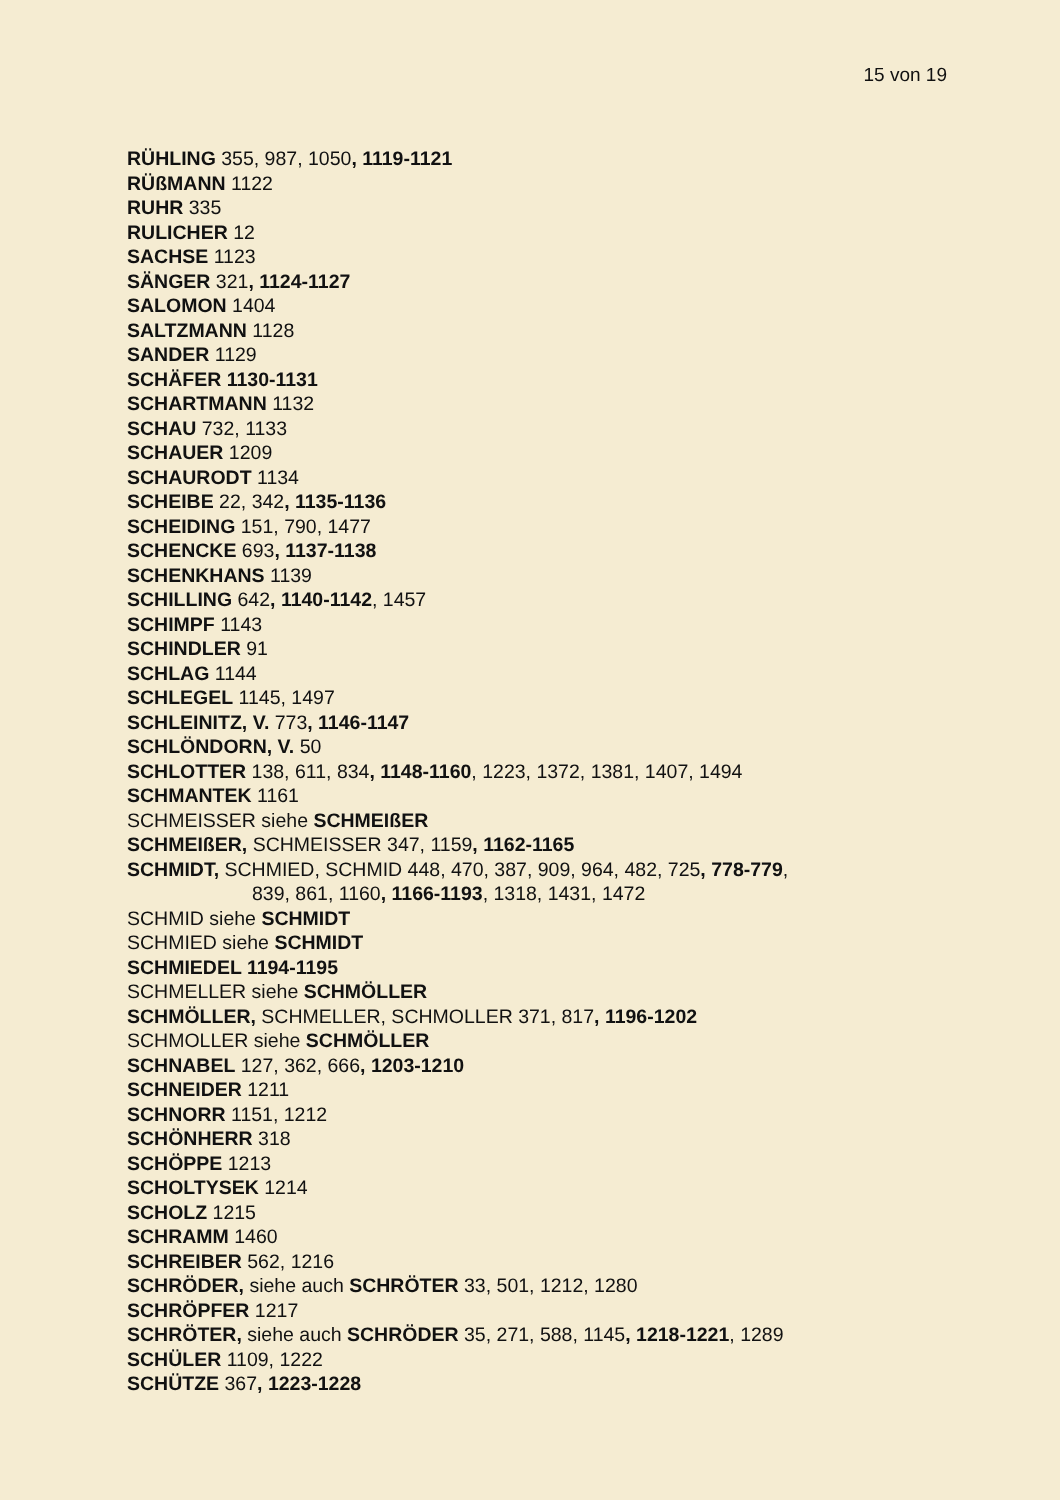15 von 19
RÜHLING 355, 987, 1050, 1119-1121
RÜßMANN 1122
RUHR 335
RULICHER 12
SACHSE 1123
SÄNGER 321, 1124-1127
SALOMON 1404
SALTZMANN 1128
SANDER 1129
SCHÄFER 1130-1131
SCHARTMANN 1132
SCHAU 732, 1133
SCHAUER 1209
SCHAURODT 1134
SCHEIBE 22, 342, 1135-1136
SCHEIDING 151, 790, 1477
SCHENCKE 693, 1137-1138
SCHENKHANS 1139
SCHILLING 642, 1140-1142, 1457
SCHIMPF 1143
SCHINDLER 91
SCHLAG 1144
SCHLEGEL 1145, 1497
SCHLEINITZ, V. 773, 1146-1147
SCHLÖNDORN, V. 50
SCHLOTTER 138, 611, 834, 1148-1160, 1223, 1372, 1381, 1407, 1494
SCHMANTEK 1161
SCHMEISSER siehe SCHMEIßER
SCHMEIßER, SCHMEISSER 347, 1159, 1162-1165
SCHMIDT, SCHMIED, SCHMID 448, 470, 387, 909, 964, 482, 725, 778-779,
839, 861, 1160, 1166-1193, 1318, 1431, 1472
SCHMID siehe SCHMIDT
SCHMIED siehe SCHMIDT
SCHMIEDEL 1194-1195
SCHMELLER siehe SCHMÖLLER
SCHMÖLLER, SCHMELLER, SCHMOLLER 371, 817, 1196-1202
SCHMOLLER siehe SCHMÖLLER
SCHNABEL 127, 362, 666, 1203-1210
SCHNEIDER 1211
SCHNORR 1151, 1212
SCHÖNHERR 318
SCHÖPPE 1213
SCHOLTYSEK 1214
SCHOLZ 1215
SCHRAMM 1460
SCHREIBER 562, 1216
SCHRÖDER, siehe auch SCHRÖTER 33, 501, 1212, 1280
SCHRÖPFER 1217
SCHRÖTER, siehe auch SCHRÖDER 35, 271, 588, 1145, 1218-1221, 1289
SCHÜLER 1109, 1222
SCHÜTZE 367, 1223-1228